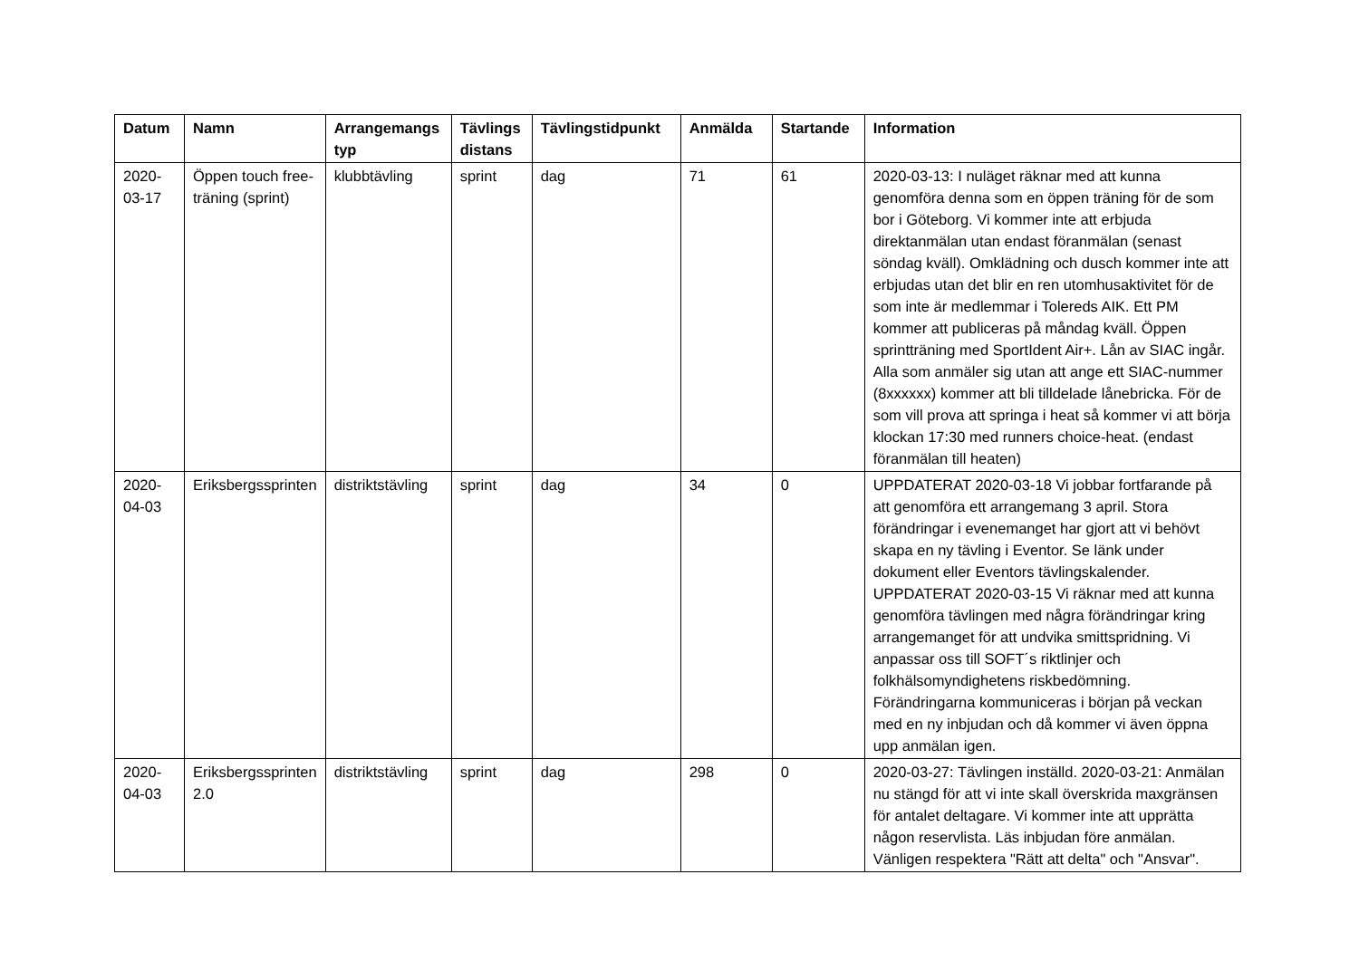| Datum | Namn | Arrangemangs typ | Tävlings distans | Tävlingstidpunkt | Anmälda | Startande | Information |
| --- | --- | --- | --- | --- | --- | --- | --- |
| 2020-03-17 | Öppen touch free-träning (sprint) | klubbtävling | sprint | dag | 71 | 61 | 2020-03-13: I nuläget räknar med att kunna genomföra denna som en öppen träning för de som bor i Göteborg. Vi kommer inte att erbjuda direktanmälan utan endast föranmälan (senast söndag kväll). Omklädning och dusch kommer inte att erbjudas utan det blir en ren utomhusaktivitet för de som inte är medlemmar i Tolereds AIK. Ett PM kommer att publiceras på måndag kväll. Öppen sprintträning med SportIdent Air+. Lån av SIAC ingår. Alla som anmäler sig utan att ange ett SIAC-nummer (8xxxxxx) kommer att bli tilldelade lånebricka. För de som vill prova att springa i heat så kommer vi att börja klockan 17:30 med runners choice-heat. (endast föranmälan till heaten) |
| 2020-04-03 | Eriksbergssprinten | distriktstävling | sprint | dag | 34 | 0 | UPPDATERAT 2020-03-18 Vi jobbar fortfarande på att genomföra ett arrangemang 3 april. Stora förändringar i evenemanget har gjort att vi behövt skapa en ny tävling i Eventor. Se länk under dokument eller Eventors tävlingskalender. UPPDATERAT 2020-03-15 Vi räknar med att kunna genomföra tävlingen med några förändringar kring arrangemanget för att undvika smittspridning. Vi anpassar oss till SOFT´s riktlinjer och folkhälsomyndighetens riskbedömning. Förändringarna kommuniceras i början på veckan med en ny inbjudan och då kommer vi även öppna upp anmälan igen. |
| 2020-04-03 | Eriksbergssprinten 2.0 | distriktstävling | sprint | dag | 298 | 0 | 2020-03-27: Tävlingen inställd. 2020-03-21: Anmälan nu stängd för att vi inte skall överskrida maxgränsen för antalet deltagare. Vi kommer inte att upprätta någon reservlista. Läs inbjudan före anmälan. Vänligen respektera "Rätt att delta" och "Ansvar". |